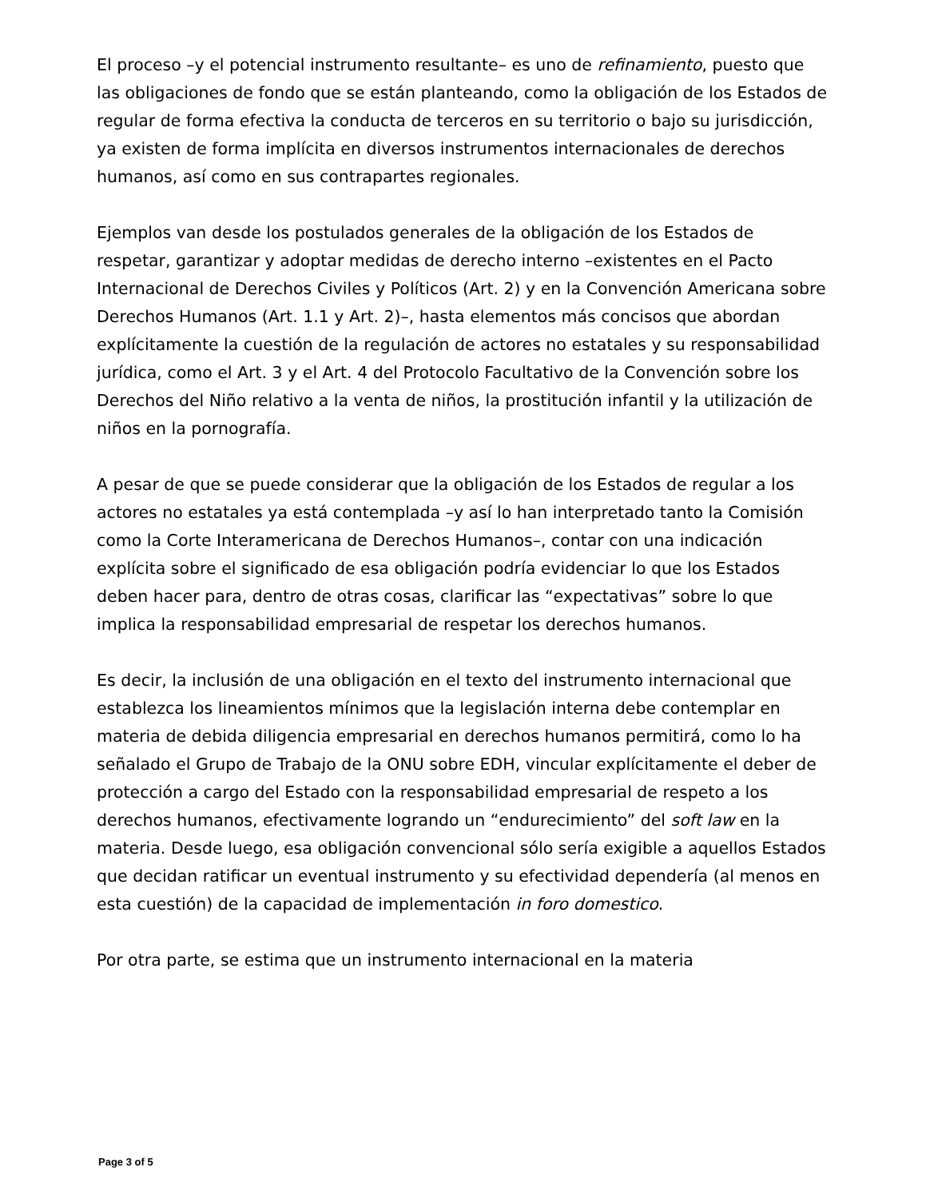El proceso –y el potencial instrumento resultante– es uno de refinamiento, puesto que las obligaciones de fondo que se están planteando, como la obligación de los Estados de regular de forma efectiva la conducta de terceros en su territorio o bajo su jurisdicción, ya existen de forma implícita en diversos instrumentos internacionales de derechos humanos, así como en sus contrapartes regionales.
Ejemplos van desde los postulados generales de la obligación de los Estados de respetar, garantizar y adoptar medidas de derecho interno –existentes en el Pacto Internacional de Derechos Civiles y Políticos (Art. 2) y en la Convención Americana sobre Derechos Humanos (Art. 1.1 y Art. 2)–, hasta elementos más concisos que abordan explícitamente la cuestión de la regulación de actores no estatales y su responsabilidad jurídica, como el Art. 3 y el Art. 4 del Protocolo Facultativo de la Convención sobre los Derechos del Niño relativo a la venta de niños, la prostitución infantil y la utilización de niños en la pornografía.
A pesar de que se puede considerar que la obligación de los Estados de regular a los actores no estatales ya está contemplada –y así lo han interpretado tanto la Comisión como la Corte Interamericana de Derechos Humanos–, contar con una indicación explícita sobre el significado de esa obligación podría evidenciar lo que los Estados deben hacer para, dentro de otras cosas, clarificar las “expectativas” sobre lo que implica la responsabilidad empresarial de respetar los derechos humanos.
Es decir, la inclusión de una obligación en el texto del instrumento internacional que establezca los lineamientos mínimos que la legislación interna debe contemplar en materia de debida diligencia empresarial en derechos humanos permitirá, como lo ha señalado el Grupo de Trabajo de la ONU sobre EDH, vincular explícitamente el deber de protección a cargo del Estado con la responsabilidad empresarial de respeto a los derechos humanos, efectivamente logrando un “endurecimiento” del soft law en la materia. Desde luego, esa obligación convencional sólo sería exigible a aquellos Estados que decidan ratificar un eventual instrumento y su efectividad dependería (al menos en esta cuestión) de la capacidad de implementación in foro domestico.
Por otra parte, se estima que un instrumento internacional en la materia
Page 3 of 5